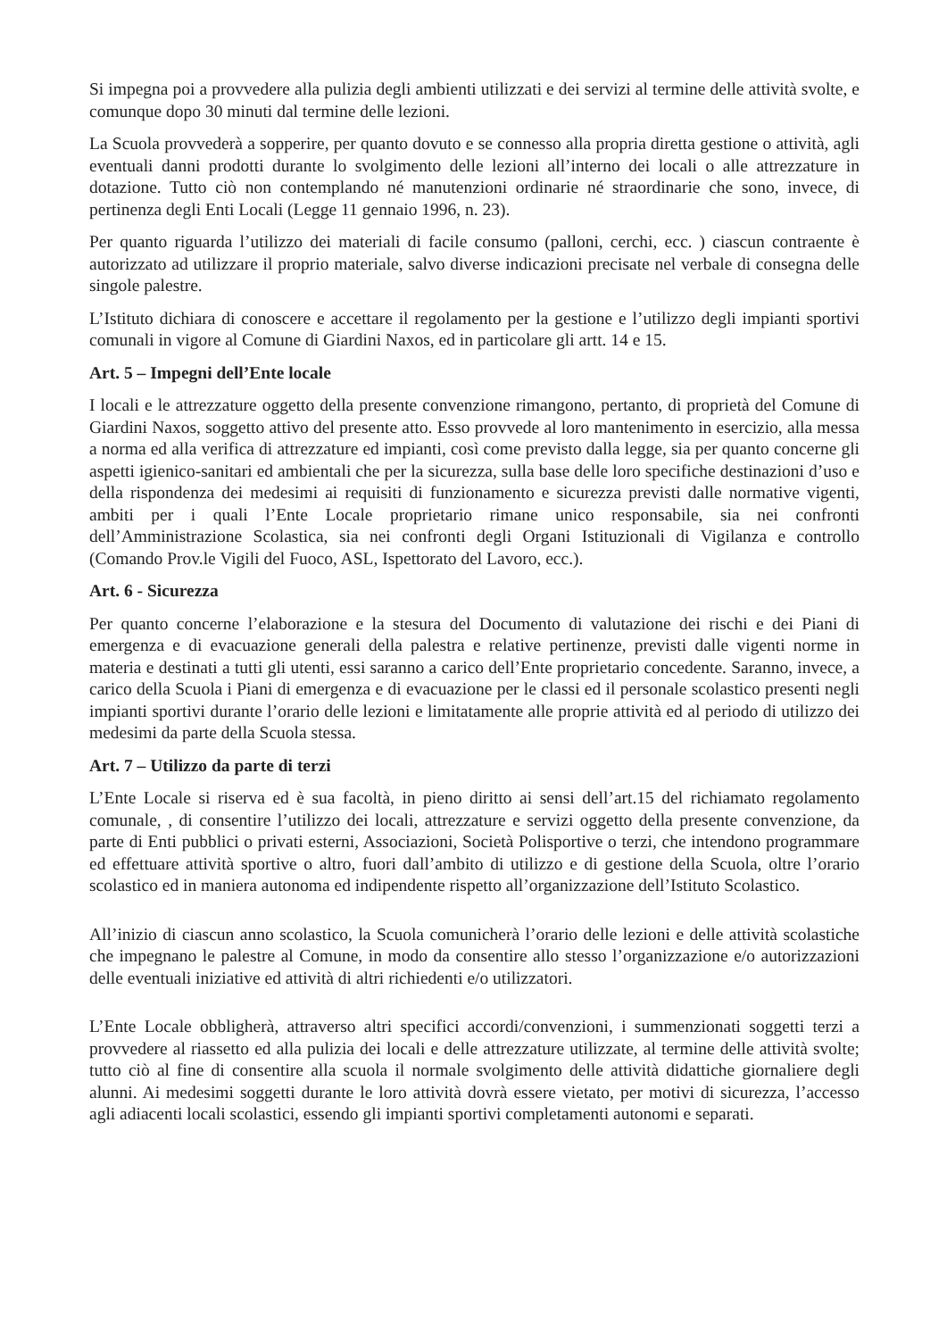Si impegna poi a provvedere alla pulizia degli ambienti utilizzati e dei servizi al termine delle attività svolte, e comunque dopo 30 minuti dal termine delle lezioni.
La Scuola provvederà a sopperire, per quanto dovuto e se connesso alla propria diretta gestione o attività, agli eventuali danni prodotti durante lo svolgimento delle lezioni all’interno dei locali o alle attrezzature in dotazione. Tutto ciò non contemplando né manutenzioni ordinarie né straordinarie che sono, invece, di pertinenza degli Enti Locali (Legge 11 gennaio 1996, n. 23).
Per quanto riguarda l’utilizzo dei materiali di facile consumo (palloni, cerchi, ecc. ) ciascun contraente è autorizzato ad utilizzare il proprio materiale, salvo diverse indicazioni precisate nel verbale di consegna delle singole palestre.
L’Istituto dichiara di conoscere e accettare il regolamento per la gestione e l’utilizzo degli impianti sportivi comunali in vigore al Comune di Giardini Naxos, ed in particolare gli artt. 14 e 15.
Art. 5 – Impegni dell’Ente locale
I locali e le attrezzature oggetto della presente convenzione rimangono, pertanto, di proprietà del Comune di Giardini Naxos, soggetto attivo del presente atto. Esso provvede al loro mantenimento in esercizio, alla messa a norma ed alla verifica di attrezzature ed impianti, così come previsto dalla legge, sia per quanto concerne gli aspetti igienico-sanitari ed ambientali che per la sicurezza, sulla base delle loro specifiche destinazioni d’uso e della rispondenza dei medesimi ai requisiti di funzionamento e sicurezza previsti dalle normative vigenti, ambiti per i quali l’Ente Locale proprietario rimane unico responsabile, sia nei confronti dell’Amministrazione Scolastica, sia nei confronti degli Organi Istituzionali di Vigilanza e controllo (Comando Prov.le Vigili del Fuoco, ASL, Ispettorato del Lavoro, ecc.).
Art. 6 - Sicurezza
Per quanto concerne l’elaborazione e la stesura del Documento di valutazione dei rischi e dei Piani di emergenza e di evacuazione generali della palestra e relative pertinenze, previsti dalle vigenti norme in materia e destinati a tutti gli utenti, essi saranno a carico dell’Ente proprietario concedente. Saranno, invece, a carico della Scuola i Piani di emergenza e di evacuazione per le classi ed il personale scolastico presenti negli impianti sportivi durante l’orario delle lezioni e limitatamente alle proprie attività ed al periodo di utilizzo dei medesimi da parte della Scuola stessa.
Art. 7 – Utilizzo da parte di terzi
L’Ente Locale si riserva ed è sua facoltà, in pieno diritto ai sensi dell’art.15 del richiamato regolamento comunale, , di consentire l’utilizzo dei locali, attrezzature e servizi oggetto della presente convenzione, da parte di Enti pubblici o privati esterni, Associazioni, Società Polisportive o terzi, che intendono programmare ed effettuare attività sportive o altro, fuori dall’ambito di utilizzo e di gestione della Scuola, oltre l’orario scolastico ed in maniera autonoma ed indipendente rispetto all’organizzazione dell’Istituto Scolastico.
All’inizio di ciascun anno scolastico, la Scuola comunicherà l’orario delle lezioni e delle attività scolastiche che impegnano le palestre al Comune, in modo da consentire allo stesso l’organizzazione e/o autorizzazioni delle eventuali iniziative ed attività di altri richiedenti e/o utilizzatori.
L’Ente Locale obbligherà, attraverso altri specifici accordi/convenzioni, i summenzionati soggetti terzi a provvedere al riassetto ed alla pulizia dei locali e delle attrezzature utilizzate, al termine delle attività svolte; tutto ciò al fine di consentire alla scuola il normale svolgimento delle attività didattiche giornaliere degli alunni. Ai medesimi soggetti durante le loro attività dovrà essere vietato, per motivi di sicurezza, l’accesso agli adiacenti locali scolastici, essendo gli impianti sportivi completamenti autonomi e separati.